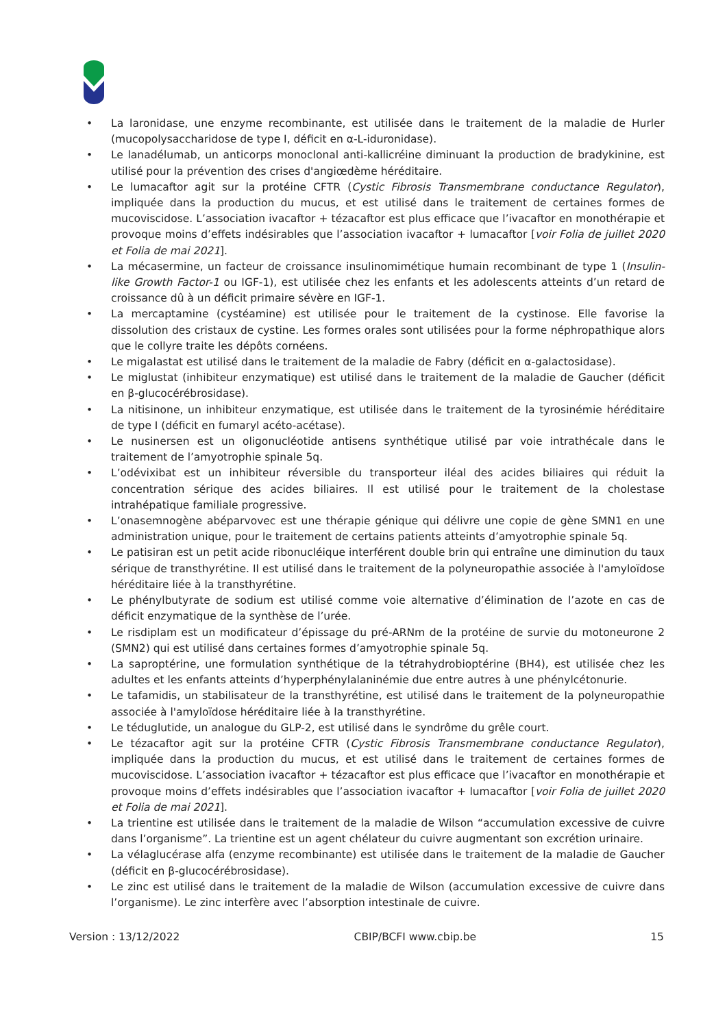• La laronidase, une enzyme recombinante, est utilisée dans le traitement de la maladie de Hurler (mucopolysaccharidose de type I, déficit en α-L-iduronidase).
• Le lanadélumab, un anticorps monoclonal anti-kallicréine diminuant la production de bradykinine, est utilisé pour la prévention des crises d'angiœdème héréditaire.
• Le lumacaftor agit sur la protéine CFTR (Cystic Fibrosis Transmembrane conductance Regulator), impliquée dans la production du mucus, et est utilisé dans le traitement de certaines formes de mucoviscidose. L’association ivacaftor + tézacaftor est plus efficace que l’ivacaftor en monothérapie et provoque moins d’effets indésirables que l’association ivacaftor + lumacaftor [voir Folia de juillet 2020 et Folia de mai 2021].
• La mécasermine, un facteur de croissance insulinomimétique humain recombinant de type 1 (Insulin-like Growth Factor-1 ou IGF-1), est utilisée chez les enfants et les adolescents atteints d’un retard de croissance dû à un déficit primaire sévère en IGF-1.
• La mercaptamine (cystéamine) est utilisée pour le traitement de la cystinose. Elle favorise la dissolution des cristaux de cystine. Les formes orales sont utilisées pour la forme néphropathique alors que le collyre traite les dépôts cornéens.
• Le migalastat est utilisé dans le traitement de la maladie de Fabry (déficit en α-galactosidase).
• Le miglustat (inhibiteur enzymatique) est utilisé dans le traitement de la maladie de Gaucher (déficit en β-glucocérébrosidase).
• La nitisinone, un inhibiteur enzymatique, est utilisée dans le traitement de la tyrosinémie héréditaire de type I (déficit en fumaryl acéto-acétase).
• Le nusinersen est un oligonucléotide antisens synthétique utilisé par voie intrathécale dans le traitement de l’amyotrophie spinale 5q.
• L’odévixibat est un inhibiteur réversible du transporteur iléal des acides biliaires qui réduit la concentration sérique des acides biliaires. Il est utilisé pour le traitement de la cholestase intrahépatique familiale progressive.
• L’onasemnogène abéparvovec est une thérapie génique qui délivre une copie de gène SMN1 en une administration unique, pour le traitement de certains patients atteints d’amyotrophie spinale 5q.
• Le patisiran est un petit acide ribonucléique interférent double brin qui entraîne une diminution du taux sérique de transthyrétine. Il est utilisé dans le traitement de la polyneuropathie associée à l'amyloïdose héréditaire liée à la transthyrétine.
• Le phénylbutyrate de sodium est utilisé comme voie alternative d’élimination de l’azote en cas de déficit enzymatique de la synthèse de l’urée.
• Le risdiplam est un modificateur d’épissage du pré-ARNm de la protéine de survie du motoneurone 2 (SMN2) qui est utilisé dans certaines formes d’amyotrophie spinale 5q.
• La saproptérine, une formulation synthétique de la tétrahydrobioptérine (BH4), est utilisée chez les adultes et les enfants atteints d’hyperphénylalaninémie due entre autres à une phénylcétonurie.
• Le tafamidis, un stabilisateur de la transthyrétine, est utilisé dans le traitement de la polyneuropathie associée à l'amyloïdose héréditaire liée à la transthyrétine.
• Le téduglutide, un analogue du GLP-2, est utilisé dans le syndrôme du grêle court.
• Le tézacaftor agit sur la protéine CFTR (Cystic Fibrosis Transmembrane conductance Regulator), impliquée dans la production du mucus, et est utilisé dans le traitement de certaines formes de mucoviscidose. L’association ivacaftor + tézacaftor est plus efficace que l’ivacaftor en monothérapie et provoque moins d’effets indésirables que l’association ivacaftor + lumacaftor [voir Folia de juillet 2020 et Folia de mai 2021].
• La trientine est utilisée dans le traitement de la maladie de Wilson “accumulation excessive de cuivre dans l’organisme”. La trientine est un agent chélateur du cuivre augmentant son excrétion urinaire.
• La vélaglucérase alfa (enzyme recombinante) est utilisée dans le traitement de la maladie de Gaucher (déficit en β-glucocérébrosidase).
• Le zinc est utilisé dans le traitement de la maladie de Wilson (accumulation excessive de cuivre dans l’organisme). Le zinc interfère avec l’absorption intestinale de cuivre.
Version : 13/12/2022 CBIP/BCFI www.cbip.be 15